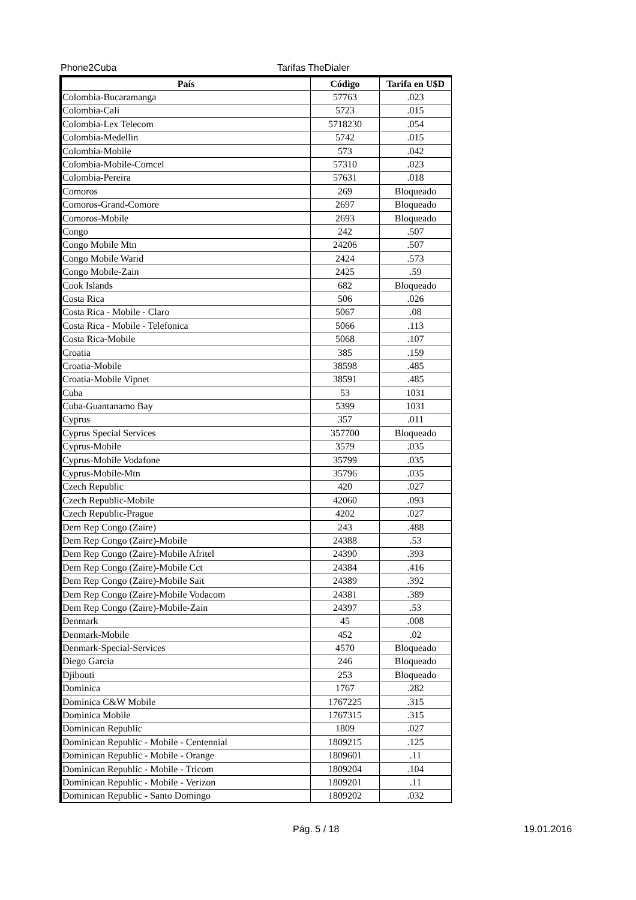Phone2Cuba Tarifas TheDialer
| País | Código | Tarifa en U$D |
| --- | --- | --- |
| Colombia-Bucaramanga | 57763 | .023 |
| Colombia-Cali | 5723 | .015 |
| Colombia-Lex Telecom | 5718230 | .054 |
| Colombia-Medellin | 5742 | .015 |
| Colombia-Mobile | 573 | .042 |
| Colombia-Mobile-Comcel | 57310 | .023 |
| Colombia-Pereira | 57631 | .018 |
| Comoros | 269 | Bloqueado |
| Comoros-Grand-Comore | 2697 | Bloqueado |
| Comoros-Mobile | 2693 | Bloqueado |
| Congo | 242 | .507 |
| Congo Mobile Mtn | 24206 | .507 |
| Congo Mobile Warid | 2424 | .573 |
| Congo Mobile-Zain | 2425 | .59 |
| Cook Islands | 682 | Bloqueado |
| Costa Rica | 506 | .026 |
| Costa Rica - Mobile - Claro | 5067 | .08 |
| Costa Rica - Mobile - Telefonica | 5066 | .113 |
| Costa Rica-Mobile | 5068 | .107 |
| Croatia | 385 | .159 |
| Croatia-Mobile | 38598 | .485 |
| Croatia-Mobile Vipnet | 38591 | .485 |
| Cuba | 53 | 1031 |
| Cuba-Guantanamo Bay | 5399 | 1031 |
| Cyprus | 357 | .011 |
| Cyprus Special Services | 357700 | Bloqueado |
| Cyprus-Mobile | 3579 | .035 |
| Cyprus-Mobile Vodafone | 35799 | .035 |
| Cyprus-Mobile-Mtn | 35796 | .035 |
| Czech Republic | 420 | .027 |
| Czech Republic-Mobile | 42060 | .093 |
| Czech Republic-Prague | 4202 | .027 |
| Dem Rep Congo (Zaire) | 243 | .488 |
| Dem Rep Congo (Zaire)-Mobile | 24388 | .53 |
| Dem Rep Congo (Zaire)-Mobile Afritel | 24390 | .393 |
| Dem Rep Congo (Zaire)-Mobile Cct | 24384 | .416 |
| Dem Rep Congo (Zaire)-Mobile Sait | 24389 | .392 |
| Dem Rep Congo (Zaire)-Mobile Vodacom | 24381 | .389 |
| Dem Rep Congo (Zaire)-Mobile-Zain | 24397 | .53 |
| Denmark | 45 | .008 |
| Denmark-Mobile | 452 | .02 |
| Denmark-Special-Services | 4570 | Bloqueado |
| Diego Garcia | 246 | Bloqueado |
| Djibouti | 253 | Bloqueado |
| Dominica | 1767 | .282 |
| Dominica C&W Mobile | 1767225 | .315 |
| Dominica Mobile | 1767315 | .315 |
| Dominican Republic | 1809 | .027 |
| Dominican Republic - Mobile - Centennial | 1809215 | .125 |
| Dominican Republic - Mobile - Orange | 1809601 | .11 |
| Dominican Republic - Mobile - Tricom | 1809204 | .104 |
| Dominican Republic - Mobile - Verizon | 1809201 | .11 |
| Dominican Republic - Santo Domingo | 1809202 | .032 |
Pág. 5 / 18 19.01.2016